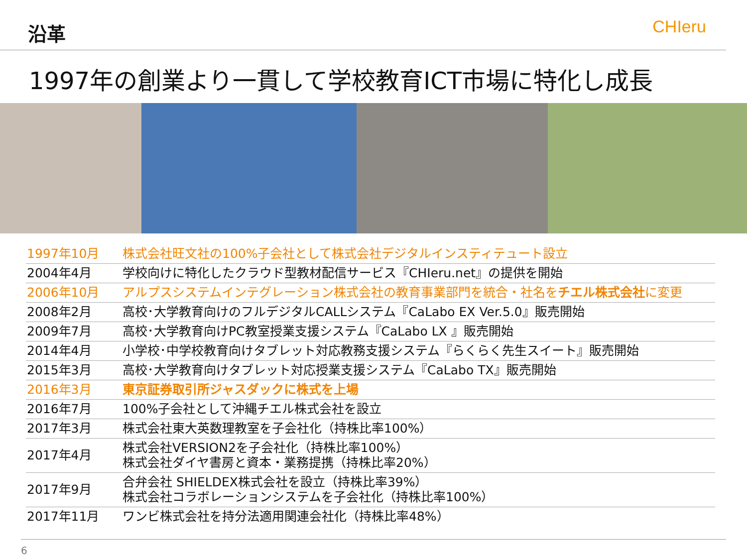沿革
CHIeru
1997年の創業より一貫して学校教育ICT市場に特化し成長
| 1997年10月 | 株式会社旺文社の100%子会社として株式会社デジタルインスティテュート設立 |
| 2004年4月 | 学校向けに特化したクラウド型教材配信サービス『CHIeru.net』の提供を開始 |
| 2006年10月 | アルプスシステムインテグレーション株式会社の教育事業部門を統合・社名を チエル株式会社 に変更 |
| 2008年2月 | 高校･大学教育向けのフルデジタルCALLシステム『CaLabo EX Ver.5.0』販売開始 |
| 2009年7月 | 高校･大学教育向けPC教室授業支援システム『CaLabo LX 』販売開始 |
| 2014年4月 | 小学校･中学校教育向けタブレット対応教務支援システム『らくらく先生スイート』販売開始 |
| 2015年3月 | 高校･大学教育向けタブレット対応授業支援システム『CaLabo TX』販売開始 |
| 2016年3月 | 東京証券取引所ジャスダックに株式を上場 |
| 2016年7月 | 100%子会社として沖縄チエル株式会社を設立 |
| 2017年3月 | 株式会社東大英数理教室を子会社化（持株比率100%） |
| 2017年4月 | 株式会社VERSION2を子会社化（持株比率100%） 株式会社ダイヤ書房と資本・業務提携（持株比率20%） |
| 2017年9月 | 合弁会社 SHIELDEX株式会社を設立（持株比率39%） 株式会社コラボレーションシステムを子会社化（持株比率100%） |
| 2017年11月 | ワンビ株式会社を持分法適用関連会社化（持株比率48%） |
6